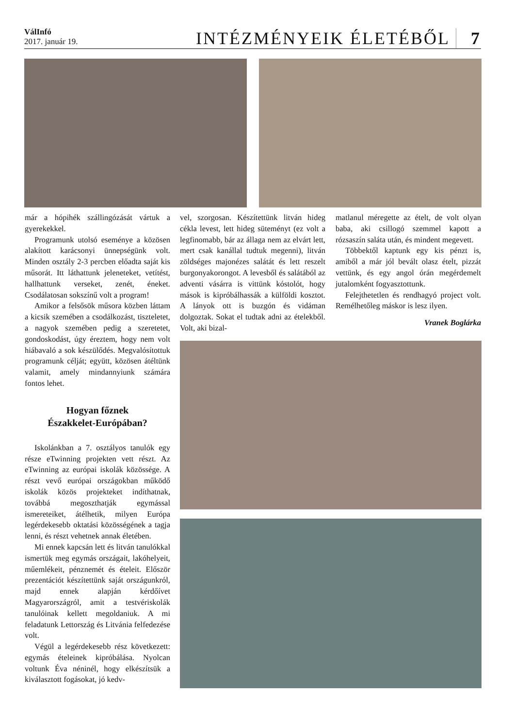VálInfó
2017. január 19.
INTÉZMÉNYEIK ÉLETÉBŐL 7
már a hópihék szállingózását vártuk a gyerekekkel.
Programunk utolsó eseménye a közösen alakított karácsonyi ünnepségünk volt. Minden osztály 2-3 percben előadta saját kis műsorát. Itt láthattunk jeleneteket, vetítést, hallhattunk verseket, zenét, éneket. Csodálatosan sokszínű volt a program!
Amikor a felsősök műsora közben láttam a kicsik szemében a csodálkozást, tiszteletet, a nagyok szemében pedig a szeretetet, gondoskodást, úgy éreztem, hogy nem volt hiábavaló a sok készülődés. Megvalósítottuk programunk célját; együtt, közösen átéltünk valamit, amely mindannyiunk számára fontos lehet.
Hogyan főznek
Északkelet-Európában?
Iskolánkban a 7. osztályos tanulók egy része eTwinning projekten vett részt. Az eTwinning az európai iskolák közössége. A részt vevő európai országokban működő iskolák közös projekteket indíthatnak, továbbá megoszthatják egymással ismereteiket, átélhetik, milyen Európa legérdekesebb oktatási közösségének a tagja lenni, és részt vehetnek annak életében.
Mi ennek kapcsán lett és litván tanulókkal ismertük meg egymás országait, lakóhelyeit, műemlékeit, pénznemét és ételeit. Először prezentációt készítettünk saját országunkról, majd ennek alapján kérdőívet Magyarországról, amit a testvériskolák tanulóinak kellett megoldaniuk. A mi feladatunk Lettország és Litvánia felfedezése volt.
Végül a legérdekesebb rész következett: egymás ételeinek kipróbálása. Nyolcan voltunk Éva néninél, hogy elkészítsük a kiválasztott fogásokat, jó kedv-
vel, szorgosan. Készítettünk litván hideg cékla levest, lett hideg süteményt (ez volt a legfinomabb, bár az állaga nem az elvárt lett, mert csak kanállal tudtuk megenni), litván zöldséges majonézes salátát és lett reszelt burgonyakorongot. A levesből és salátából az adventi vásárra is vittünk kóstolót, hogy mások is kipróbálhassák a külföldi kosztot. A lányok ott is buzgón és vidáman dolgoztak. Sokat el tudtak adni az ételekből. Volt, aki bizal-
matlanul méregette az ételt, de volt olyan baba, aki csillogó szemmel kapott a rózsaszín saláta után, és mindent megevett.
Többektől kaptunk egy kis pénzt is, amiből a már jól bevált olasz ételt, pizzát vettünk, és egy angol órán megérdemelt jutalomként fogyasztottunk.
Felejthetetlen és rendhagyó project volt. Remélhetőleg máskor is lesz ilyen.
Vranek Boglárka